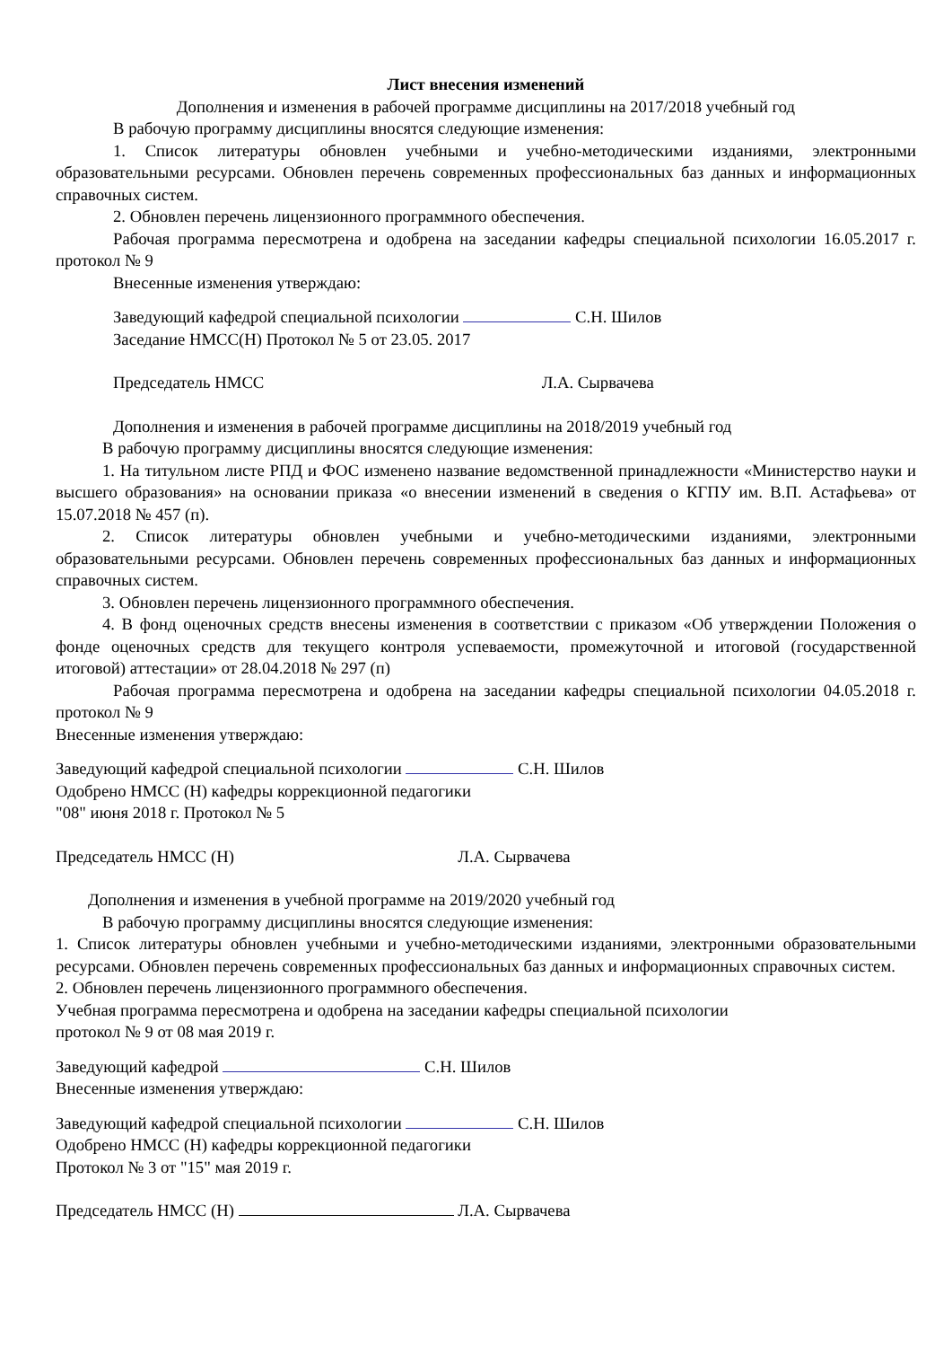Лист внесения изменений
Дополнения и изменения в рабочей программе дисциплины на 2017/2018 учебный год
В рабочую программу дисциплины вносятся следующие изменения:
1. Список литературы обновлен учебными и учебно-методическими изданиями, электронными образовательными ресурсами. Обновлен перечень современных профессиональных баз данных и информационных справочных систем.
2. Обновлен перечень лицензионного программного обеспечения.
Рабочая программа пересмотрена и одобрена на заседании кафедры специальной психологии 16.05.2017 г. протокол № 9
Внесенные изменения утверждаю:
Заведующий кафедрой специальной психологии С.Н. Шилов
Заседание НМСС(Н) Протокол № 5 от 23.05. 2017
Председатель НМСС Л.А. Сырвачева
Дополнения и изменения в рабочей программе дисциплины на 2018/2019 учебный год
В рабочую программу дисциплины вносятся следующие изменения:
1. На титульном листе РПД и ФОС изменено название ведомственной принадлежности «Министерство науки и высшего образования» на основании приказа «о внесении изменений в сведения о КГПУ им. В.П. Астафьева» от 15.07.2018 № 457 (п).
2. Список литературы обновлен учебными и учебно-методическими изданиями, электронными образовательными ресурсами. Обновлен перечень современных профессиональных баз данных и информационных справочных систем.
3. Обновлен перечень лицензионного программного обеспечения.
4. В фонд оценочных средств внесены изменения в соответствии с приказом «Об утверждении Положения о фонде оценочных средств для текущего контроля успеваемости, промежуточной и итоговой (государственной итоговой) аттестации» от 28.04.2018 № 297 (п)
Рабочая программа пересмотрена и одобрена на заседании кафедры специальной психологии 04.05.2018 г. протокол № 9
Внесенные изменения утверждаю:
Заведующий кафедрой специальной психологии С.Н. Шилов
Одобрено НМСС (Н) кафедры коррекционной педагогики
"08" июня 2018 г. Протокол № 5
Председатель НМСС (Н) Л.А. Сырвачева
Дополнения и изменения в учебной программе на 2019/2020 учебный год
В рабочую программу дисциплины вносятся следующие изменения:
1. Список литературы обновлен учебными и учебно-методическими изданиями, электронными образовательными ресурсами. Обновлен перечень современных профессиональных баз данных и информационных справочных систем.
2. Обновлен перечень лицензионного программного обеспечения.
Учебная программа пересмотрена и одобрена на заседании кафедры специальной психологии
протокол № 9 от 08 мая 2019 г.
Заведующий кафедрой С.Н. Шилов
Внесенные изменения утверждаю:
Заведующий кафедрой специальной психологии С.Н. Шилов
Одобрено НМСС (Н) кафедры коррекционной педагогики
Протокол № 3 от "15" мая 2019 г.
Председатель НМСС (Н) Л.А. Сырвачева